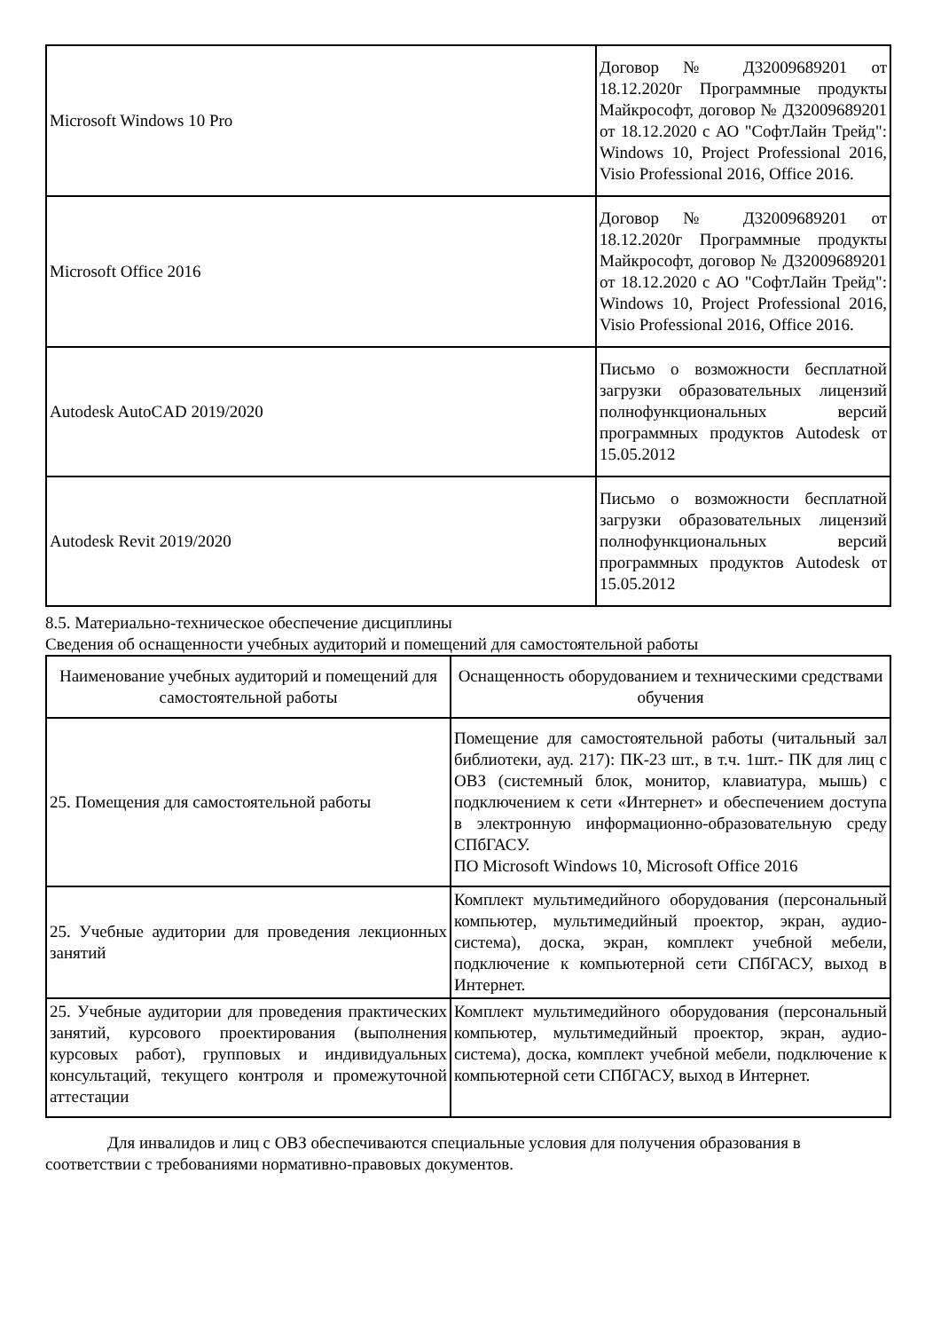| Microsoft Windows 10 Pro | Договор № Д32009689201 от 18.12.2020г Программные продукты Майкрософт, договор № Д32009689201 от 18.12.2020 с АО "СофтЛайн Трейд": Windows 10, Project Professional 2016, Visio Professional 2016, Office 2016. |
| Microsoft Office 2016 | Договор № Д32009689201 от 18.12.2020г Программные продукты Майкрософт, договор № Д32009689201 от 18.12.2020 с АО "СофтЛайн Трейд": Windows 10, Project Professional 2016, Visio Professional 2016, Office 2016. |
| Autodesk AutoCAD 2019/2020 | Письмо о возможности бесплатной загрузки образовательных лицензий полнофункциональных версий программных продуктов Autodesk от 15.05.2012 |
| Autodesk Revit 2019/2020 | Письмо о возможности бесплатной загрузки образовательных лицензий полнофункциональных версий программных продуктов Autodesk от 15.05.2012 |
8.5. Материально-техническое обеспечение дисциплины
Сведения об оснащенности учебных аудиторий и помещений для самостоятельной работы
| Наименование учебных аудиторий и помещений для самостоятельной работы | Оснащенность оборудованием и техническими средствами обучения |
| 25. Помещения для самостоятельной работы | Помещение для самостоятельной работы (читальный зал библиотеки, ауд. 217): ПК-23 шт., в т.ч. 1шт.- ПК для лиц с ОВЗ (системный блок, монитор, клавиатура, мышь) с подключением к сети «Интернет» и обеспечением доступа в электронную информационно-образовательную среду СПбГАСУ. ПО Microsoft Windows 10, Microsoft Office 2016 |
| 25. Учебные аудитории для проведения лекционных занятий | Комплект мультимедийного оборудования (персональный компьютер, мультимедийный проектор, экран, аудио-система), доска, экран, комплект учебной мебели, подключение к компьютерной сети СПбГАСУ, выход в Интернет. |
| 25. Учебные аудитории для проведения практических занятий, курсового проектирования (выполнения курсовых работ), групповых и индивидуальных консультаций, текущего контроля и промежуточной аттестации | Комплект мультимедийного оборудования (персональный компьютер, мультимедийный проектор, экран, аудио-система), доска, комплект учебной мебели, подключение к компьютерной сети СПбГАСУ, выход в Интернет. |
Для инвалидов и лиц с ОВЗ обеспечиваются специальные условия для получения образования в соответствии с требованиями нормативно-правовых документов.